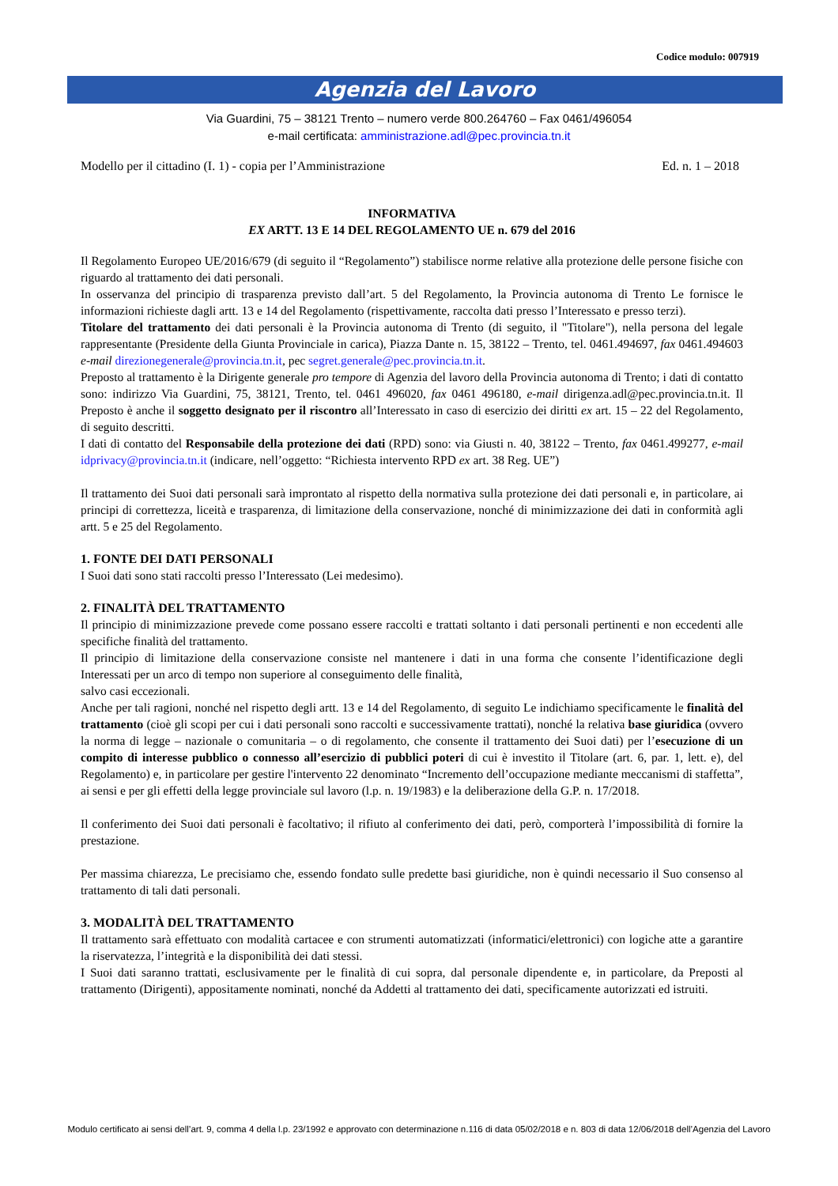Codice modulo: 007919
Agenzia del Lavoro
Via Guardini, 75 – 38121 Trento – numero verde 800.264760 – Fax 0461/496054
e-mail certificata: amministrazione.adl@pec.provincia.tn.it
Modello per il cittadino (I. 1) - copia per l’Amministrazione Ed. n. 1 – 2018
INFORMATIVA
EX ARTT. 13 E 14 DEL REGOLAMENTO UE n. 679 del 2016
Il Regolamento Europeo UE/2016/679 (di seguito il “Regolamento”) stabilisce norme relative alla protezione delle persone fisiche con riguardo al trattamento dei dati personali.
In osservanza del principio di trasparenza previsto dall’art. 5 del Regolamento, la Provincia autonoma di Trento Le fornisce le informazioni richieste dagli artt. 13 e 14 del Regolamento (rispettivamente, raccolta dati presso l’Interessato e presso terzi).
Titolare del trattamento dei dati personali è la Provincia autonoma di Trento (di seguito, il "Titolare"), nella persona del legale rappresentante (Presidente della Giunta Provinciale in carica), Piazza Dante n. 15, 38122 – Trento, tel. 0461.494697, fax 0461.494603 e-mail direzionegenerale@provincia.tn.it, pec segret.generale@pec.provincia.tn.it.
Preposto al trattamento è la Dirigente generale pro tempore di Agenzia del lavoro della Provincia autonoma di Trento; i dati di contatto sono: indirizzo Via Guardini, 75, 38121, Trento, tel. 0461 496020, fax 0461 496180, e-mail dirigenza.adl@pec.provincia.tn.it. Il Preposto è anche il soggetto designato per il riscontro all’Interessato in caso di esercizio dei diritti ex art. 15 – 22 del Regolamento, di seguito descritti.
I dati di contatto del Responsabile della protezione dei dati (RPD) sono: via Giusti n. 40, 38122 – Trento, fax 0461.499277, e-mail idprivacy@provincia.tn.it (indicare, nell’oggetto: “Richiesta intervento RPD ex art. 38 Reg. UE”)
Il trattamento dei Suoi dati personali sarà improntato al rispetto della normativa sulla protezione dei dati personali e, in particolare, ai principi di correttezza, liceità e trasparenza, di limitazione della conservazione, nonché di minimizzazione dei dati in conformità agli artt. 5 e 25 del Regolamento.
1. FONTE DEI DATI PERSONALI
I Suoi dati sono stati raccolti presso l’Interessato (Lei medesimo).
2. FINALITÀ DEL TRATTAMENTO
Il principio di minimizzazione prevede come possano essere raccolti e trattati soltanto i dati personali pertinenti e non eccedenti alle specifiche finalità del trattamento.
Il principio di limitazione della conservazione consiste nel mantenere i dati in una forma che consente l’identificazione degli Interessati per un arco di tempo non superiore al conseguimento delle finalità,
salvo casi eccezionali.
Anche per tali ragioni, nonché nel rispetto degli artt. 13 e 14 del Regolamento, di seguito Le indichiamo specificamente le finalità del trattamento (cioè gli scopi per cui i dati personali sono raccolti e successivamente trattati), nonché la relativa base giuridica (ovvero la norma di legge – nazionale o comunitaria – o di regolamento, che consente il trattamento dei Suoi dati) per l’esecuzione di un compito di interesse pubblico o connesso all’esercizio di pubblici poteri di cui è investito il Titolare (art. 6, par. 1, lett. e), del Regolamento) e, in particolare per gestire l'intervento 22 denominato “Incremento dell’occupazione mediante meccanismi di staffetta”, ai sensi e per gli effetti della legge provinciale sul lavoro (l.p. n. 19/1983) e la deliberazione della G.P. n. 17/2018.
Il conferimento dei Suoi dati personali è facoltativo; il rifiuto al conferimento dei dati, però, comporterà l’impossibilità di fornire la prestazione.
Per massima chiarezza, Le precisiamo che, essendo fondato sulle predette basi giuridiche, non è quindi necessario il Suo consenso al trattamento di tali dati personali.
3. MODALITÀ DEL TRATTAMENTO
Il trattamento sarà effettuato con modalità cartacee e con strumenti automatizzati (informatici/elettronici) con logiche atte a garantire la riservatezza, l’integrità e la disponibilità dei dati stessi.
I Suoi dati saranno trattati, esclusivamente per le finalità di cui sopra, dal personale dipendente e, in particolare, da Preposti al trattamento (Dirigenti), appositamente nominati, nonché da Addetti al trattamento dei dati, specificamente autorizzati ed istruiti.
Modulo certificato ai sensi dell’art. 9, comma 4 della l.p. 23/1992 e approvato con determinazione n.116 di data 05/02/2018 e n. 803 di data 12/06/2018 dell’Agenzia del Lavoro